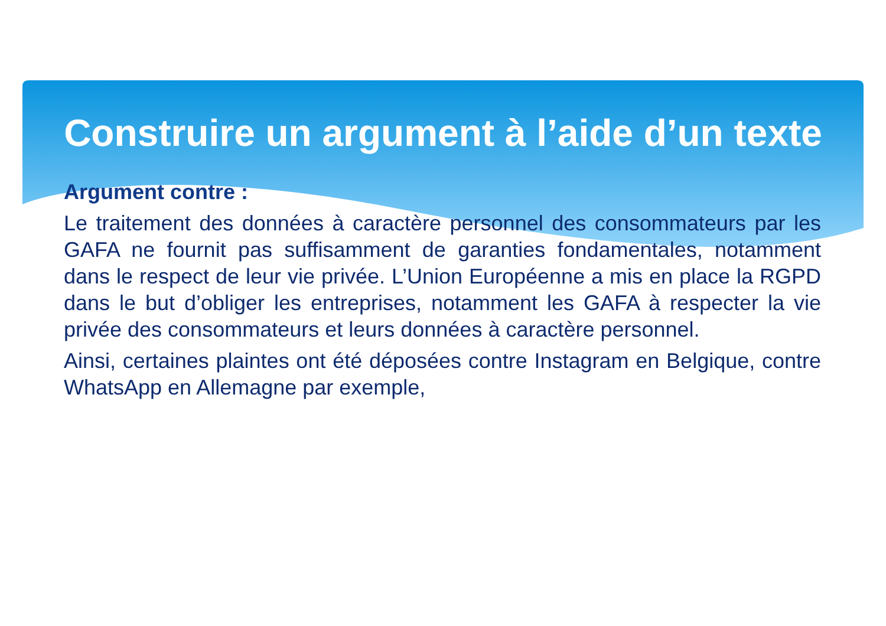Construire un argument à l’aide d’un texte
Argument contre :
Le traitement des données à caractère personnel des consommateurs par les GAFA ne fournit pas suffisamment de garanties fondamentales, notamment dans le respect de leur vie privée. L’Union Européenne a mis en place la RGPD dans le but d’obliger les entreprises, notamment les GAFA à respecter la vie privée des consommateurs et leurs données à caractère personnel.
Ainsi, certaines plaintes ont été déposées contre Instagram en Belgique, contre WhatsApp en Allemagne par exemple,